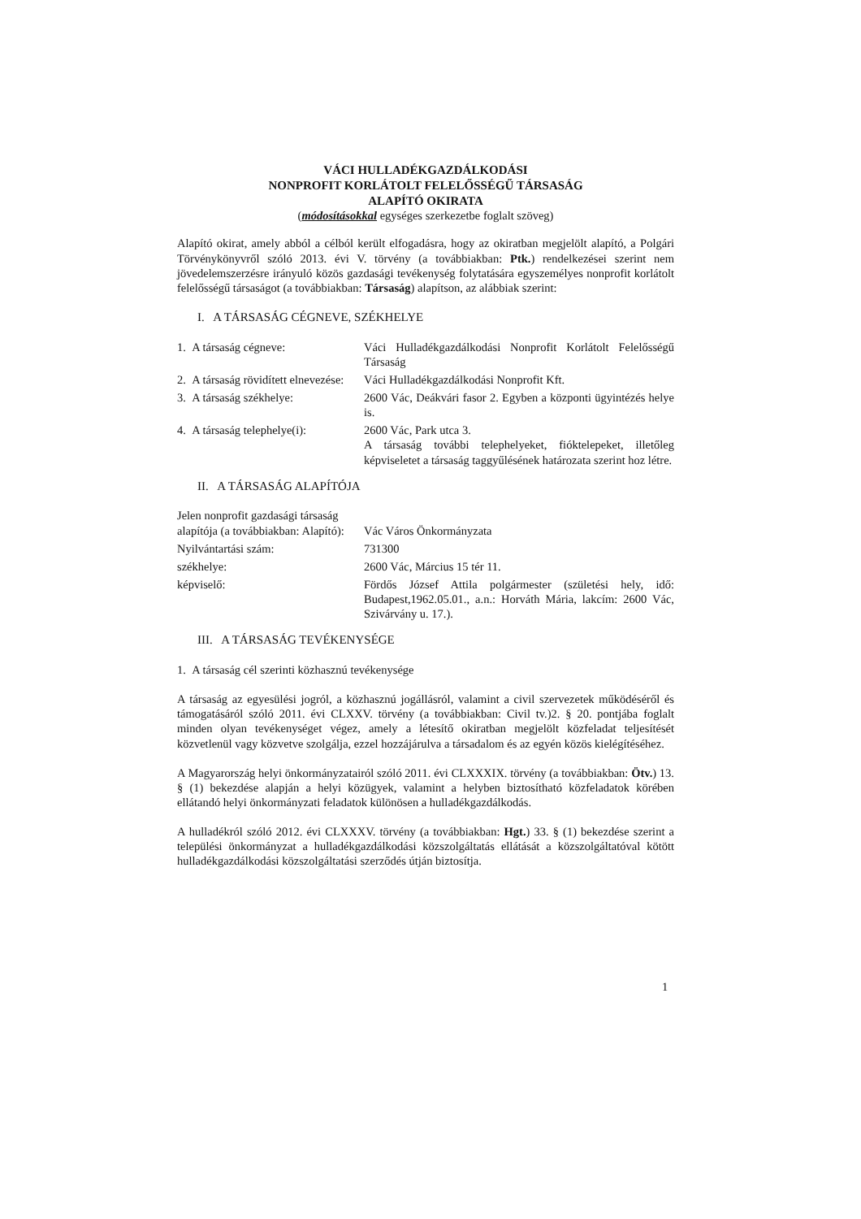VÁCI HULLADÉKGAZDÁLKODÁSI
NONPROFIT KORLÁTOLT FELELŐSSÉGŰ TÁRSASÁG
ALAPÍTÓ OKIRATA
(módosításokkal egységes szerkezetbe foglalt szöveg)
Alapító okirat, amely abból a célból került elfogadásra, hogy az okiratban megjelölt alapító, a Polgári Törvénykönyvről szóló 2013. évi V. törvény (a továbbiakban: Ptk.) rendelkezései szerint nem jövedelemszerzésre irányuló közös gazdasági tevékenység folytatására egyszemélyes nonprofit korlátolt felelősségű társaságot (a továbbiakban: Társaság) alapítson, az alábbiak szerint:
I. A TÁRSASÁG CÉGNEVE, SZÉKHELYE
1. A társaság cégneve: Váci Hulladékgazdálkodási Nonprofit Korlátolt Felelősségű Társaság
2. A társaság rövidített elnevezése:
Váci Hulladékgazdálkodási Nonprofit Kft.
3. A társaság székhelye: 2600 Vác, Deákvári fasor 2. Egyben a központi ügyintézés helye is.
4. A társaság telephelye(i):
2600 Vác, Park utca 3.
A társaság további telephelyeket, fióktelepeket, illetőleg képviseletet a társaság taggyűlésének határozata szerint hoz létre.
II. A TÁRSASÁG ALAPÍTÓJA
Jelen nonprofit gazdasági társaság alapítója (a továbbiakban: Alapító):
Vác Város Önkormányzata
Nyilvántartási szám: 731300
székhelye: 2600 Vác, Március 15 tér 11.
képviselő: Fördős József Attila polgármester (születési hely, idő: Budapest,1962.05.01., a.n.: Horváth Mária, lakcím: 2600 Vác, Szivárvány u. 17.).
III. A TÁRSASÁG TEVÉKENYSÉGE
1. A társaság cél szerinti közhasznú tevékenysége
A társaság az egyesülési jogról, a közhasznú jogállásról, valamint a civil szervezetek működéséről és támogatásáról szóló 2011. évi CLXXV. törvény (a továbbiakban: Civil tv.)2. § 20. pontjába foglalt minden olyan tevékenységet végez, amely a létesítő okiratban megjelölt közfeladat teljesítését közvetlenül vagy közvetve szolgálja, ezzel hozzájárulva a társadalom és az egyén közös kielégítéséhez.
A Magyarország helyi önkormányzatairól szóló 2011. évi CLXXXIX. törvény (a továbbiakban: Ötv.) 13. § (1) bekezdése alapján a helyi közügyek, valamint a helyben biztosítható közfeladatok körében ellátandó helyi önkormányzati feladatok különösen a hulladékgazdálkodás.
A hulladékról szóló 2012. évi CLXXXV. törvény (a továbbiakban: Hgt.) 33. § (1) bekezdése szerint a települési önkormányzat a hulladékgazdálkodási közszolgáltatás ellátását a közszolgáltatóval kötött hulladékgazdálkodási közszolgáltatási szerződés útján biztosítja.
1